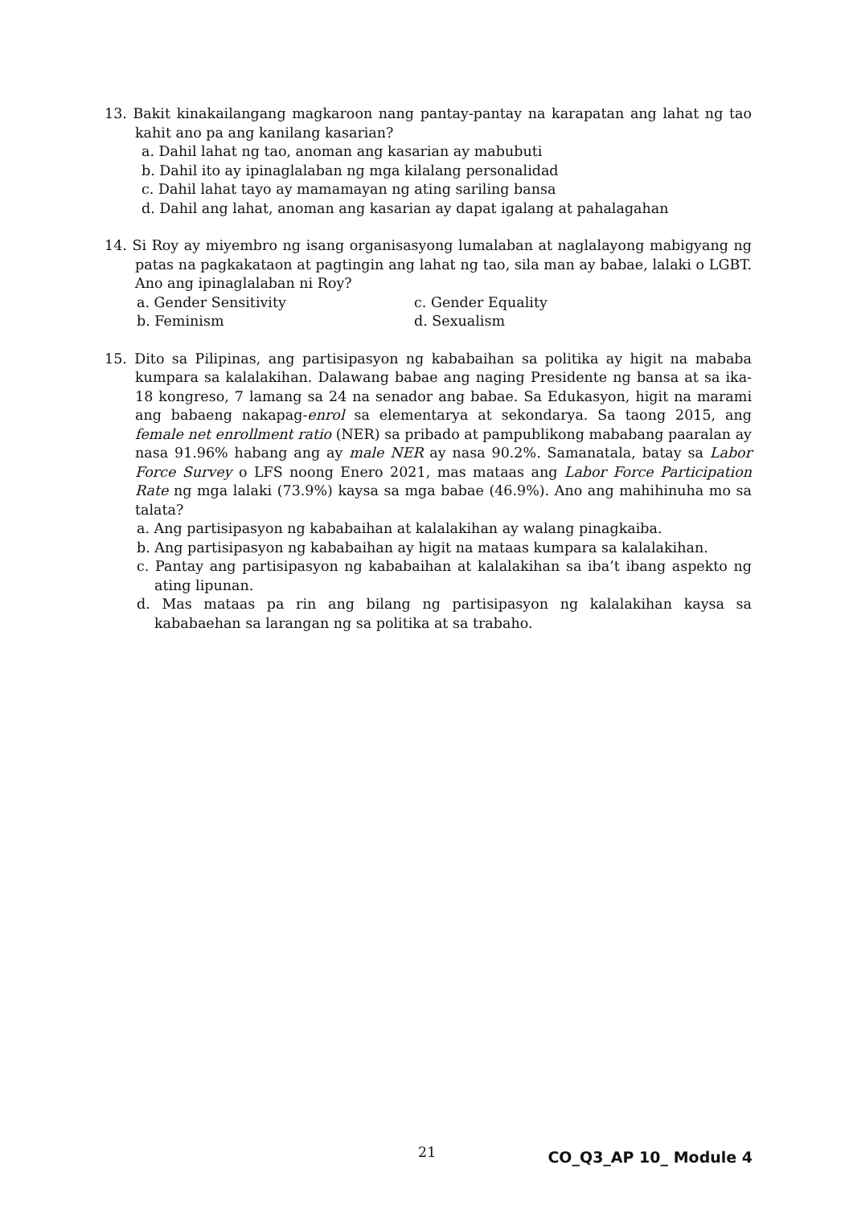13. Bakit kinakailangang magkaroon nang pantay-pantay na karapatan ang lahat ng tao kahit ano pa ang kanilang kasarian?
a. Dahil lahat ng tao, anoman ang kasarian ay mabubuti
b. Dahil ito ay ipinaglalaban ng mga kilalang personalidad
c. Dahil lahat tayo ay mamamayan ng ating sariling bansa
d. Dahil ang lahat, anoman ang kasarian ay dapat igalang at pahalagahan
14. Si Roy ay miyembro ng isang organisasyong lumalaban at naglalayong mabigyang ng patas na pagkakataon at pagtingin ang lahat ng tao, sila man ay babae, lalaki o LGBT. Ano ang ipinaglalaban ni Roy?
a. Gender Sensitivity c. Gender Equality
b. Feminism d. Sexualism
15. Dito sa Pilipinas, ang partisipasyon ng kababaihan sa politika ay higit na mababa kumpara sa kalalakihan. Dalawang babae ang naging Presidente ng bansa at sa ika-18 kongreso, 7 lamang sa 24 na senador ang babae. Sa Edukasyon, higit na marami ang babaeng nakapag-enrol sa elementarya at sekondarya. Sa taong 2015, ang female net enrollment ratio (NER) sa pribado at pampublikong mababang paaralan ay nasa 91.96% habang ang ay male NER ay nasa 90.2%. Samanatala, batay sa Labor Force Survey o LFS noong Enero 2021, mas mataas ang Labor Force Participation Rate ng mga lalaki (73.9%) kaysa sa mga babae (46.9%). Ano ang mahihinuha mo sa talata?
a. Ang partisipasyon ng kababaihan at kalalakihan ay walang pinagkaiba.
b. Ang partisipasyon ng kababaihan ay higit na mataas kumpara sa kalalakihan.
c. Pantay ang partisipasyon ng kababaihan at kalalakihan sa iba’t ibang aspekto ng ating lipunan.
d. Mas mataas pa rin ang bilang ng partisipasyon ng kalalakihan kaysa sa kababaehan sa larangan ng sa politika at sa trabaho.
21 CO_Q3_AP 10_ Module 4